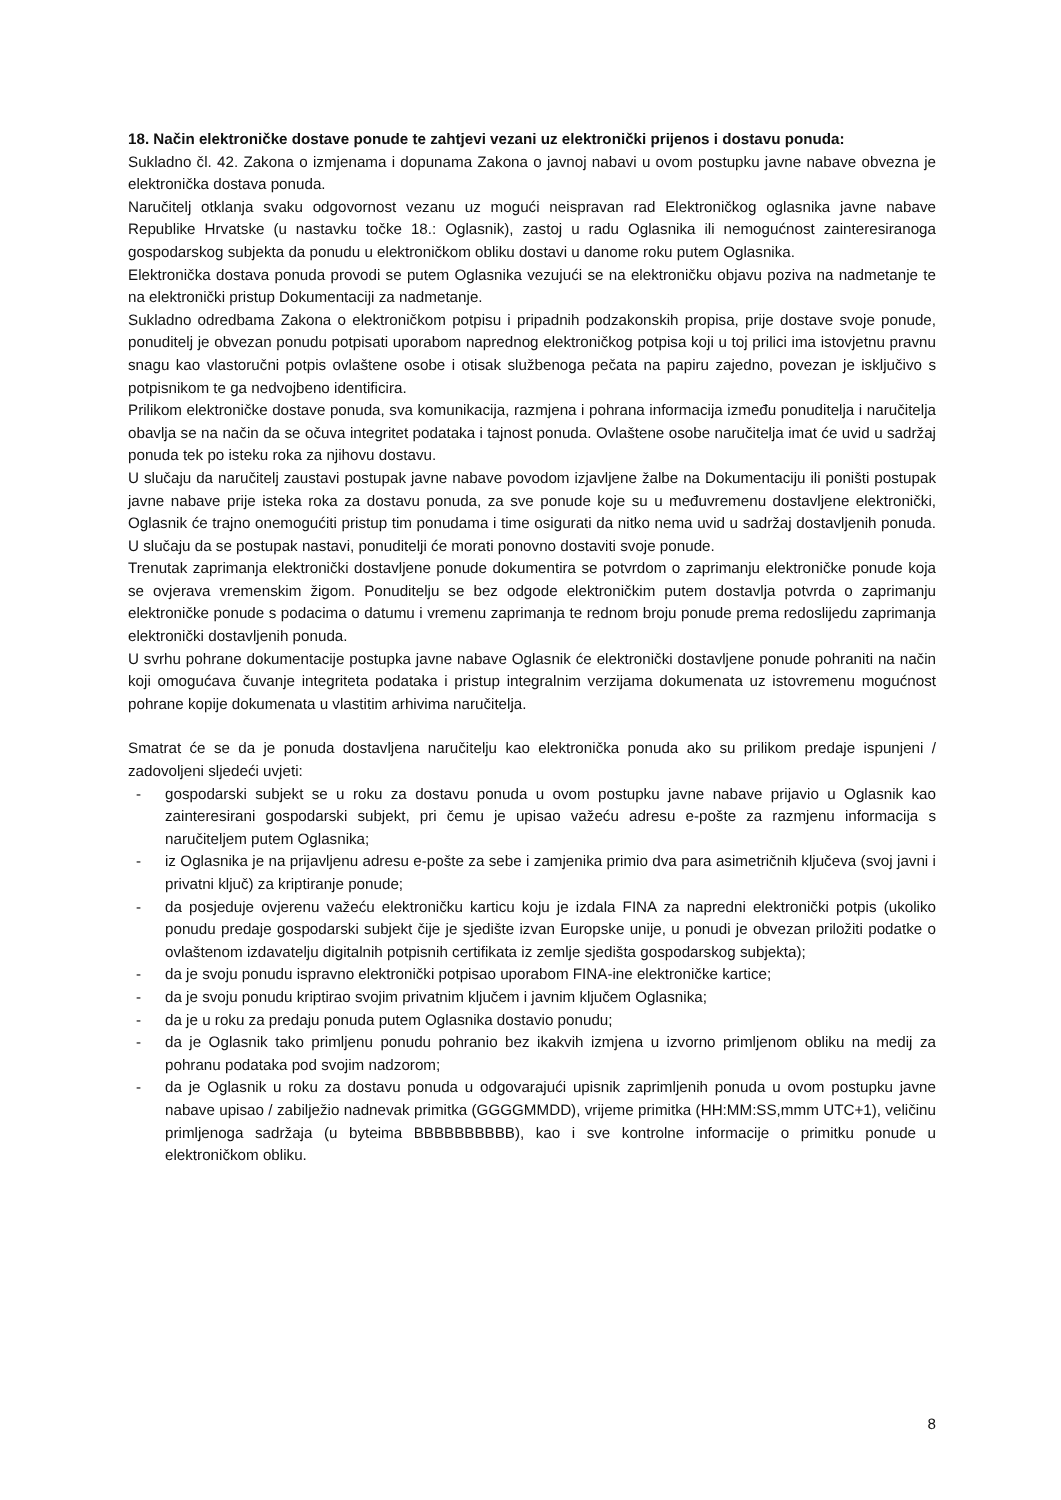18. Način elektroničke dostave ponude te zahtjevi vezani uz elektronički prijenos i dostavu ponuda:
Sukladno čl. 42. Zakona o izmjenama i dopunama Zakona o javnoj nabavi u ovom postupku javne nabave obvezna je elektronička dostava ponuda.
Naručitelj otklanja svaku odgovornost vezanu uz mogući neispravan rad Elektroničkog oglasnika javne nabave Republike Hrvatske (u nastavku točke 18.: Oglasnik), zastoj u radu Oglasnika ili nemogućnost zainteresiranoga gospodarskog subjekta da ponudu u elektroničkom obliku dostavi u danome roku putem Oglasnika.
Elektronička dostava ponuda provodi se putem Oglasnika vezujući se na elektroničku objavu poziva na nadmetanje te na elektronički pristup Dokumentaciji za nadmetanje.
Sukladno odredbama Zakona o elektroničkom potpisu i pripadnih podzakonskih propisa, prije dostave svoje ponude, ponuditelj je obvezan ponudu potpisati uporabom naprednog elektroničkog potpisa koji u toj prilici ima istovjetnu pravnu snagu kao vlastoručni potpis ovlaštene osobe i otisak službenoga pečata na papiru zajedno, povezan je isključivo s potpisnikom te ga nedvojbeno identificira.
Prilikom elektroničke dostave ponuda, sva komunikacija, razmjena i pohrana informacija između ponuditelja i naručitelja obavlja se na način da se očuva integritet podataka i tajnost ponuda. Ovlaštene osobe naručitelja imat će uvid u sadržaj ponuda tek po isteku roka za njihovu dostavu.
U slučaju da naručitelj zaustavi postupak javne nabave povodom izjavljene žalbe na Dokumentaciju ili poništi postupak javne nabave prije isteka roka za dostavu ponuda, za sve ponude koje su u međuvremenu dostavljene elektronički, Oglasnik će trajno onemogućiti pristup tim ponudama i time osigurati da nitko nema uvid u sadržaj dostavljenih ponuda. U slučaju da se postupak nastavi, ponuditelji će morati ponovno dostaviti svoje ponude.
Trenutak zaprimanja elektronički dostavljene ponude dokumentira se potvrdom o zaprimanju elektroničke ponude koja se ovjerava vremenskim žigom. Ponuditelju se bez odgode elektroničkim putem dostavlja potvrda o zaprimanju elektroničke ponude s podacima o datumu i vremenu zaprimanja te rednom broju ponude prema redoslijedu zaprimanja elektronički dostavljenih ponuda.
U svrhu pohrane dokumentacije postupka javne nabave Oglasnik će elektronički dostavljene ponude pohraniti na način koji omogućava čuvanje integriteta podataka i pristup integralnim verzijama dokumenata uz istovremenu mogućnost pohrane kopije dokumenata u vlastitim arhivima naručitelja.
Smatrat će se da je ponuda dostavljena naručitelju kao elektronička ponuda ako su prilikom predaje ispunjeni / zadovoljeni sljedeći uvjeti:
- gospodarski subjekt se u roku za dostavu ponuda u ovom postupku javne nabave prijavio u Oglasnik kao zainteresirani gospodarski subjekt, pri čemu je upisao važeću adresu e-pošte za razmjenu informacija s naručiteljem putem Oglasnika;
- iz Oglasnika je na prijavljenu adresu e-pošte za sebe i zamjenika primio dva para asimetričnih ključeva (svoj javni i privatni ključ) za kriptiranje ponude;
- da posjeduje ovjerenu važeću elektroničku karticu koju je izdala FINA za napredni elektronički potpis (ukoliko ponudu predaje gospodarski subjekt čije je sjedište izvan Europske unije, u ponudi je obvezan priložiti podatke o ovlaštenom izdavatelju digitalnih potpisnih certifikata iz zemlje sjedišta gospodarskog subjekta);
- da je svoju ponudu ispravno elektronički potpisao uporabom FINA-ine elektroničke kartice;
- da je svoju ponudu kriptirao svojim privatnim ključem i javnim ključem Oglasnika;
- da je u roku za predaju ponuda putem Oglasnika dostavio ponudu;
- da je Oglasnik tako primljenu ponudu pohranio bez ikakvih izmjena u izvorno primljenom obliku na medij za pohranu podataka pod svojim nadzorom;
- da je Oglasnik u roku za dostavu ponuda u odgovarajući upisnik zaprimljenih ponuda u ovom postupku javne nabave upisao / zabilježio nadnevak primitka (GGGGMMDD), vrijeme primitka (HH:MM:SS,mmm UTC+1), veličinu primljenoga sadržaja (u byteima BBBBBBBBBB), kao i sve kontrolne informacije o primitku ponude u elektroničkom obliku.
8